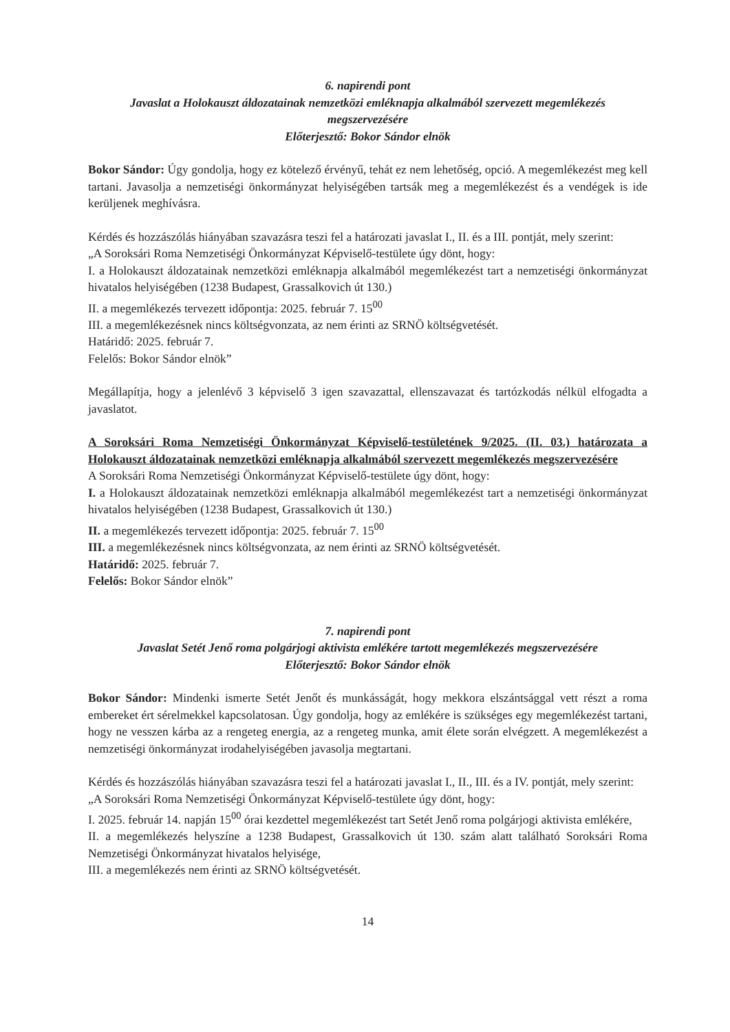6. napirendi pont
Javaslat a Holokauszt áldozatainak nemzetközi emléknapja alkalmából szervezett megemlékezés megszervezésére
Előterjesztő: Bokor Sándor elnök
Bokor Sándor: Úgy gondolja, hogy ez kötelező érvényű, tehát ez nem lehetőség, opció. A megemlékezést meg kell tartani. Javasolja a nemzetiségi önkormányzat helyiségében tartsák meg a megemlékezést és a vendégek is ide kerüljenek meghívásra.
Kérdés és hozzászólás hiányában szavazásra teszi fel a határozati javaslat I., II. és a III. pontját, mely szerint:
„A Soroksári Roma Nemzetiségi Önkormányzat Képviselő-testülete úgy dönt, hogy:
I. a Holokauszt áldozatainak nemzetközi emléknapja alkalmából megemlékezést tart a nemzetiségi önkormányzat hivatalos helyiségében (1238 Budapest, Grassalkovich út 130.)
II. a megemlékezés tervezett időpontja: 2025. február 7. 15<sup>00</sup>
III. a megemlékezésnek nincs költségvonzata, az nem érinti az SRNÖ költségvetését.
Határidő: 2025. február 7.
Felelős: Bokor Sándor elnök”
Megállapítja, hogy a jelenlévő 3 képviselő 3 igen szavazattal, ellenszavazat és tartózkodás nélkül elfogadta a javaslatot.
A Soroksári Roma Nemzetiségi Önkormányzat Képviselő-testületének 9/2025. (II. 03.) határozata a Holokauszt áldozatainak nemzetközi emléknapja alkalmából szervezett megemlékezés megszervezésére
A Soroksári Roma Nemzetiségi Önkormányzat Képviselő-testülete úgy dönt, hogy:
I. a Holokauszt áldozatainak nemzetközi emléknapja alkalmából megemlékezést tart a nemzetiségi önkormányzat hivatalos helyiségében (1238 Budapest, Grassalkovich út 130.)
II. a megemlékezés tervezett időpontja: 2025. február 7. 15<sup>00</sup>
III. a megemlékezésnek nincs költségvonzata, az nem érinti az SRNÖ költségvetését.
Határidő: 2025. február 7.
Felelős: Bokor Sándor elnök”
7. napirendi pont
Javaslat Setét Jenő roma polgárjogi aktivista emlékére tartott megemlékezés megszervezésére
Előterjesztő: Bokor Sándor elnök
Bokor Sándor: Mindenki ismerte Setét Jenőt és munkásságát, hogy mekkora elszántsággal vett részt a roma embereket ért sérelmekkel kapcsolatosan. Úgy gondolja, hogy az emlékére is szükséges egy megemlékezést tartani, hogy ne vesszen kárba az a rengeteg energia, az a rengeteg munka, amit élete során elvégzett. A megemlékezést a nemzetiségi önkormányzat irodahelyiségében javasolja megtartani.
Kérdés és hozzászólás hiányában szavazásra teszi fel a határozati javaslat I., II., III. és a IV. pontját, mely szerint:
„A Soroksári Roma Nemzetiségi Önkormányzat Képviselő-testülete úgy dönt, hogy:
I. 2025. február 14. napján 15<sup>00</sup> órai kezdettel megemlékezést tart Setét Jenő roma polgárjogi aktivista emlékére,
II. a megemlékezés helyszíne a 1238 Budapest, Grassalkovich út 130. szám alatt található Soroksári Roma Nemzetiségi Önkormányzat hivatalos helyisége,
III. a megemlékezés nem érinti az SRNÖ költségvetését.
14